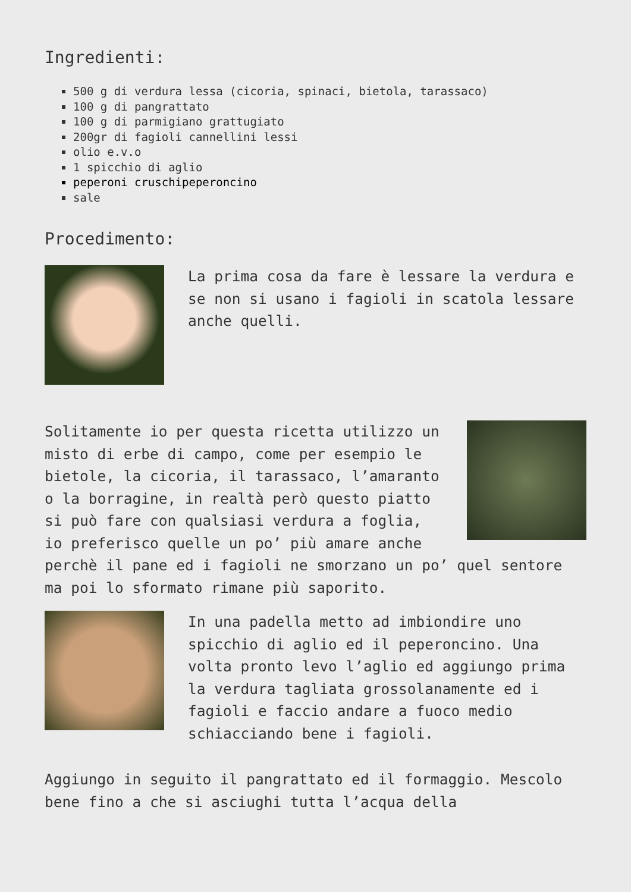Ingredienti:
500 g di verdura lessa (cicoria, spinaci, bietola, tarassaco)
100 g di pangrattato
100 g di parmigiano grattugiato
200gr di fagioli cannellini lessi
olio e.v.o
1 spicchio di aglio
peperoni cruschipeperoncino
sale
Procedimento:
La prima cosa da fare è lessare la verdura e se non si usano i fagioli in scatola lessare anche quelli.
Solitamente io per questa ricetta utilizzo un misto di erbe di campo, come per esempio le bietole, la cicoria, il tarassaco, l’amaranto o la borragine, in realtà però questo piatto si può fare con qualsiasi verdura a foglia, io preferisco quelle un po’ più amare anche perchè il pane ed i fagioli ne smorzano un po’ quel sentore ma poi lo sformato rimane più saporito.
In una padella metto ad imbiondire uno spicchio di aglio ed il peperoncino. Una volta pronto levo l’aglio ed aggiungo prima la verdura tagliata grossolanamente ed i fagioli e faccio andare a fuoco medio schiacciando bene i fagioli.
Aggiungo in seguito il pangrattato ed il formaggio. Mescolo bene fino a che si asciughi tutta l’acqua della